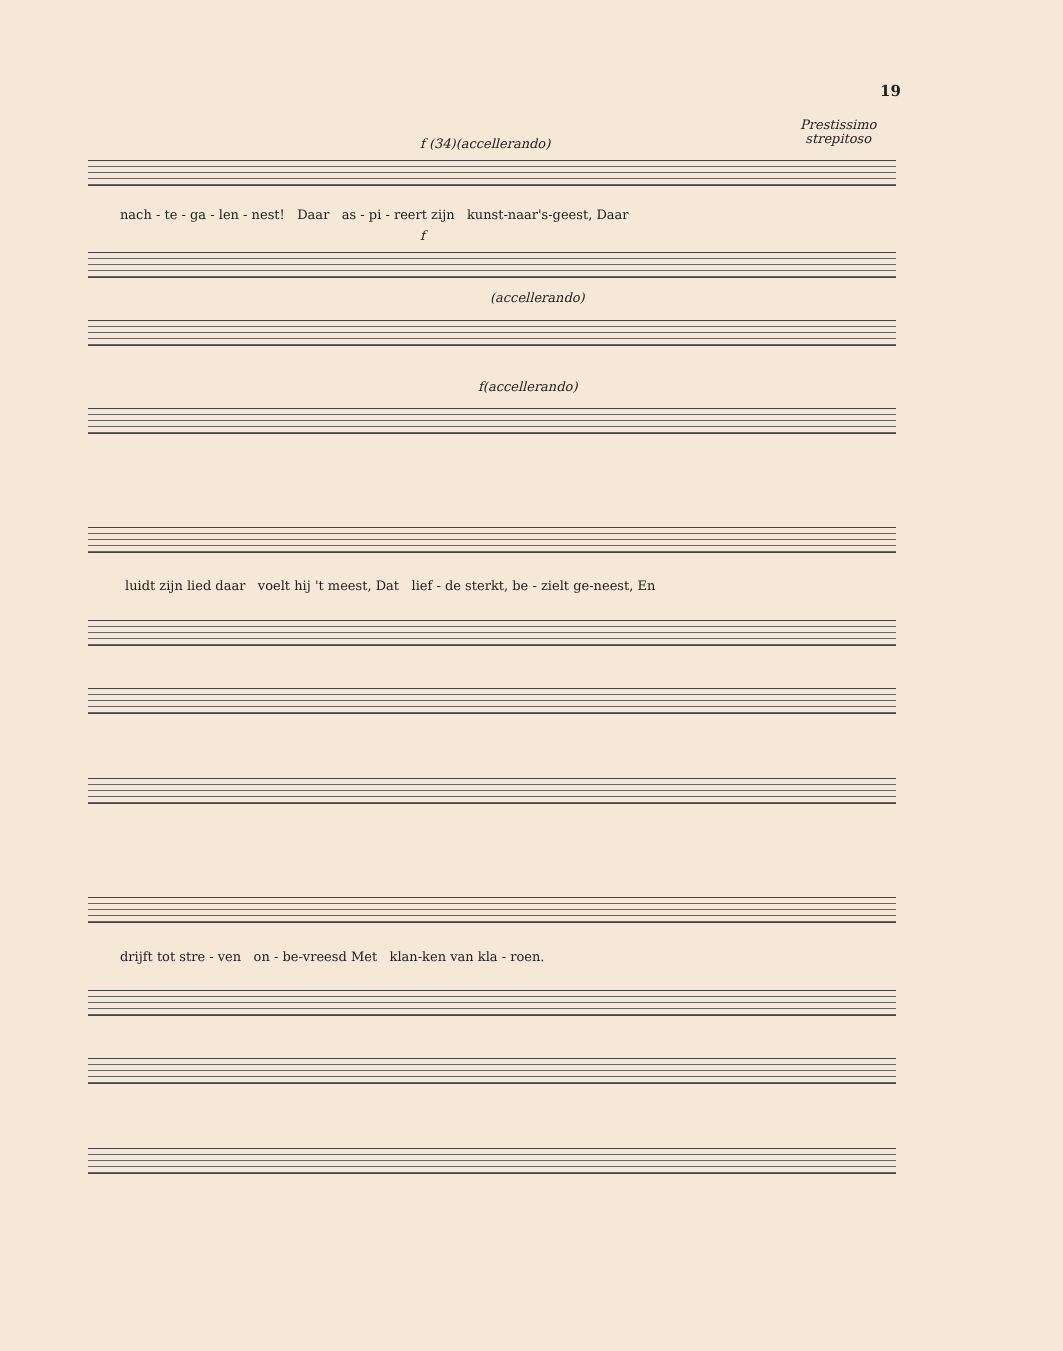19
Prestissimo
strepitoso
f (34)(accellerando)
nach - te - ga - len - nest! Daar as - pi - reert zijn kunst-naar's-geest, Daar
f
(accellerando)
f(accellerando)
luidt zijn lied daar voelt hij 't meest, Dat lief - de sterkt, be - zielt ge-neest, En
drijft tot stre - ven on - be-vreesd Met klan-ken van kla - roen.